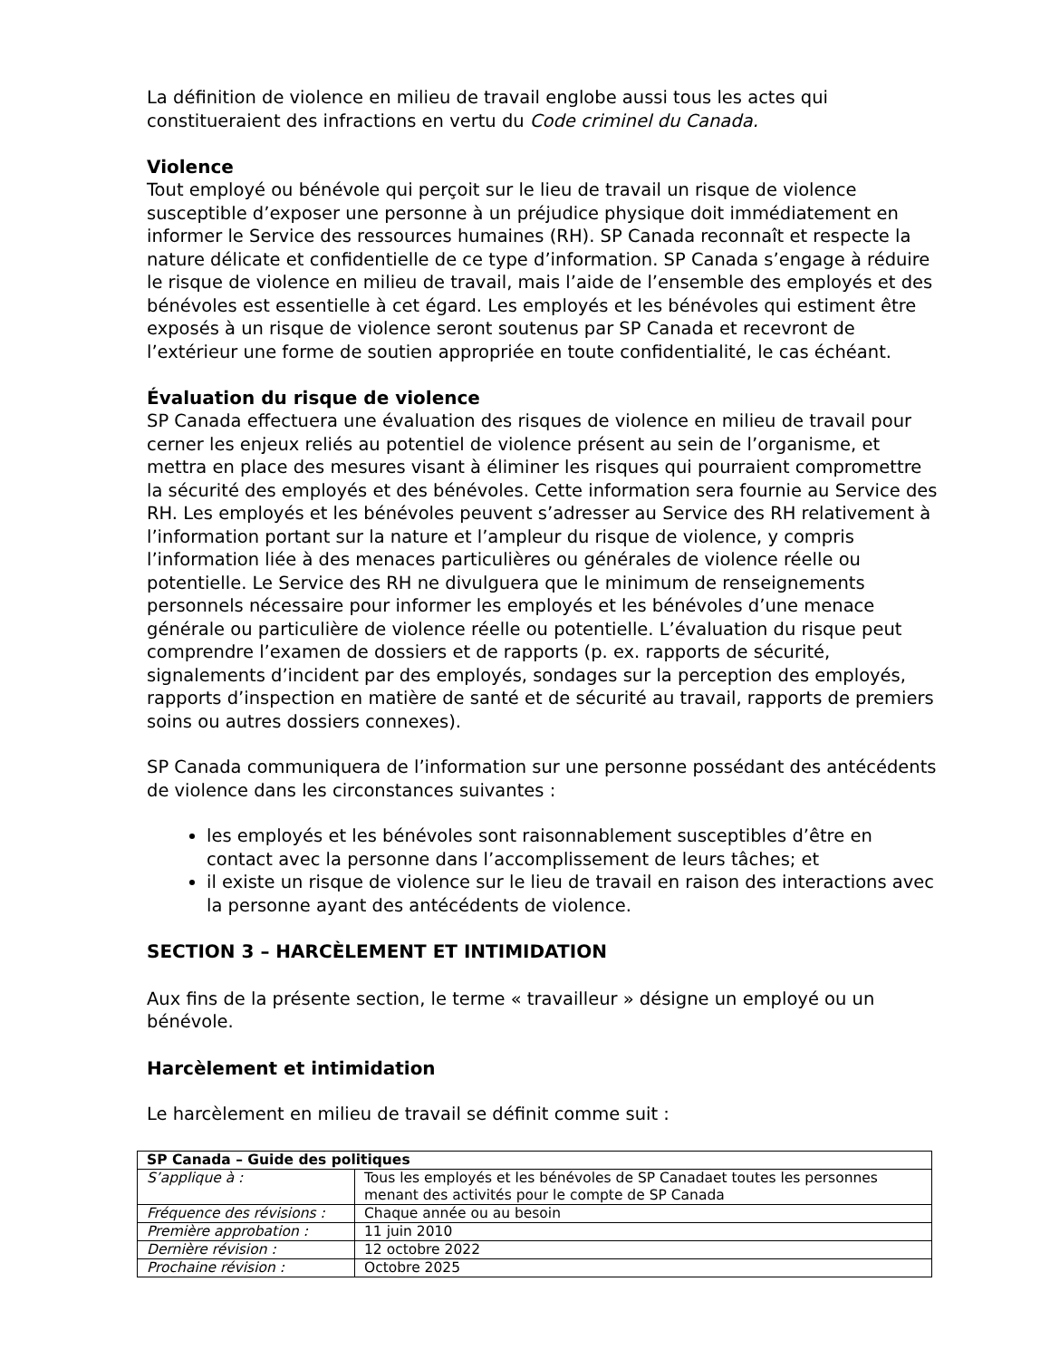La définition de violence en milieu de travail englobe aussi tous les actes qui constitueraient des infractions en vertu du Code criminel du Canada.
Violence
Tout employé ou bénévole qui perçoit sur le lieu de travail un risque de violence susceptible d’exposer une personne à un préjudice physique doit immédiatement en informer le Service des ressources humaines (RH). SP Canada reconnaît et respecte la nature délicate et confidentielle de ce type d’information. SP Canada s’engage à réduire le risque de violence en milieu de travail, mais l’aide de l’ensemble des employés et des bénévoles est essentielle à cet égard. Les employés et les bénévoles qui estiment être exposés à un risque de violence seront soutenus par SP Canada et recevront de l’extérieur une forme de soutien appropriée en toute confidentialité, le cas échéant.
Évaluation du risque de violence
SP Canada effectuera une évaluation des risques de violence en milieu de travail pour cerner les enjeux reliés au potentiel de violence présent au sein de l’organisme, et mettra en place des mesures visant à éliminer les risques qui pourraient compromettre la sécurité des employés et des bénévoles. Cette information sera fournie au Service des RH. Les employés et les bénévoles peuvent s’adresser au Service des RH relativement à l’information portant sur la nature et l’ampleur du risque de violence, y compris l’information liée à des menaces particulières ou générales de violence réelle ou potentielle. Le Service des RH ne divulguera que le minimum de renseignements personnels nécessaire pour informer les employés et les bénévoles d’une menace générale ou particulière de violence réelle ou potentielle. L’évaluation du risque peut comprendre l’examen de dossiers et de rapports (p. ex. rapports de sécurité, signalements d’incident par des employés, sondages sur la perception des employés, rapports d’inspection en matière de santé et de sécurité au travail, rapports de premiers soins ou autres dossiers connexes).
SP Canada communiquera de l’information sur une personne possédant des antécédents de violence dans les circonstances suivantes :
les employés et les bénévoles sont raisonnablement susceptibles d’être en contact avec la personne dans l’accomplissement de leurs tâches; et
il existe un risque de violence sur le lieu de travail en raison des interactions avec la personne ayant des antécédents de violence.
SECTION 3 – HARCÈLEMENT ET INTIMIDATION
Aux fins de la présente section, le terme « travailleur » désigne un employé ou un bénévole.
Harcèlement et intimidation
Le harcèlement en milieu de travail se définit comme suit :
| SP Canada – Guide des politiques | |
| S’applique à : | Tous les employés et les bénévoles de SP Canadaet toutes les personnes menant des activités pour le compte de SP Canada |
| Fréquence des révisions : | Chaque année ou au besoin |
| Première approbation : | 11 juin 2010 |
| Dernière révision : | 12 octobre 2022 |
| Prochaine révision : | Octobre 2025 |